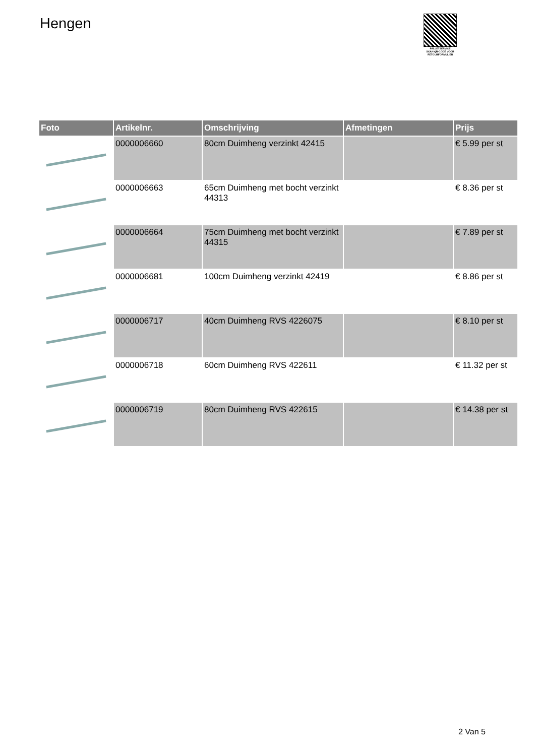Hengen
PALLETSERVICE
SCAN QR-CODE VOOR RETOURFORMULIER
| Foto | Artikelnr. | Omschrijving | Afmetingen | Prijs |
| --- | --- | --- | --- | --- |
| | 0000006660 | 80cm Duimheng verzinkt 42415 | | € 5.99 per st |
| | 0000006663 | 65cm Duimheng met bocht verzinkt 44313 | | € 8.36 per st |
| | 0000006664 | 75cm Duimheng met bocht verzinkt 44315 | | € 7.89 per st |
| | 0000006681 | 100cm Duimheng verzinkt 42419 | | € 8.86 per st |
| | 0000006717 | 40cm Duimheng RVS 4226075 | | € 8.10 per st |
| | 0000006718 | 60cm Duimheng RVS 422611 | | € 11.32 per st |
| | 0000006719 | 80cm Duimheng RVS 422615 | | € 14.38 per st |
2 Van 5